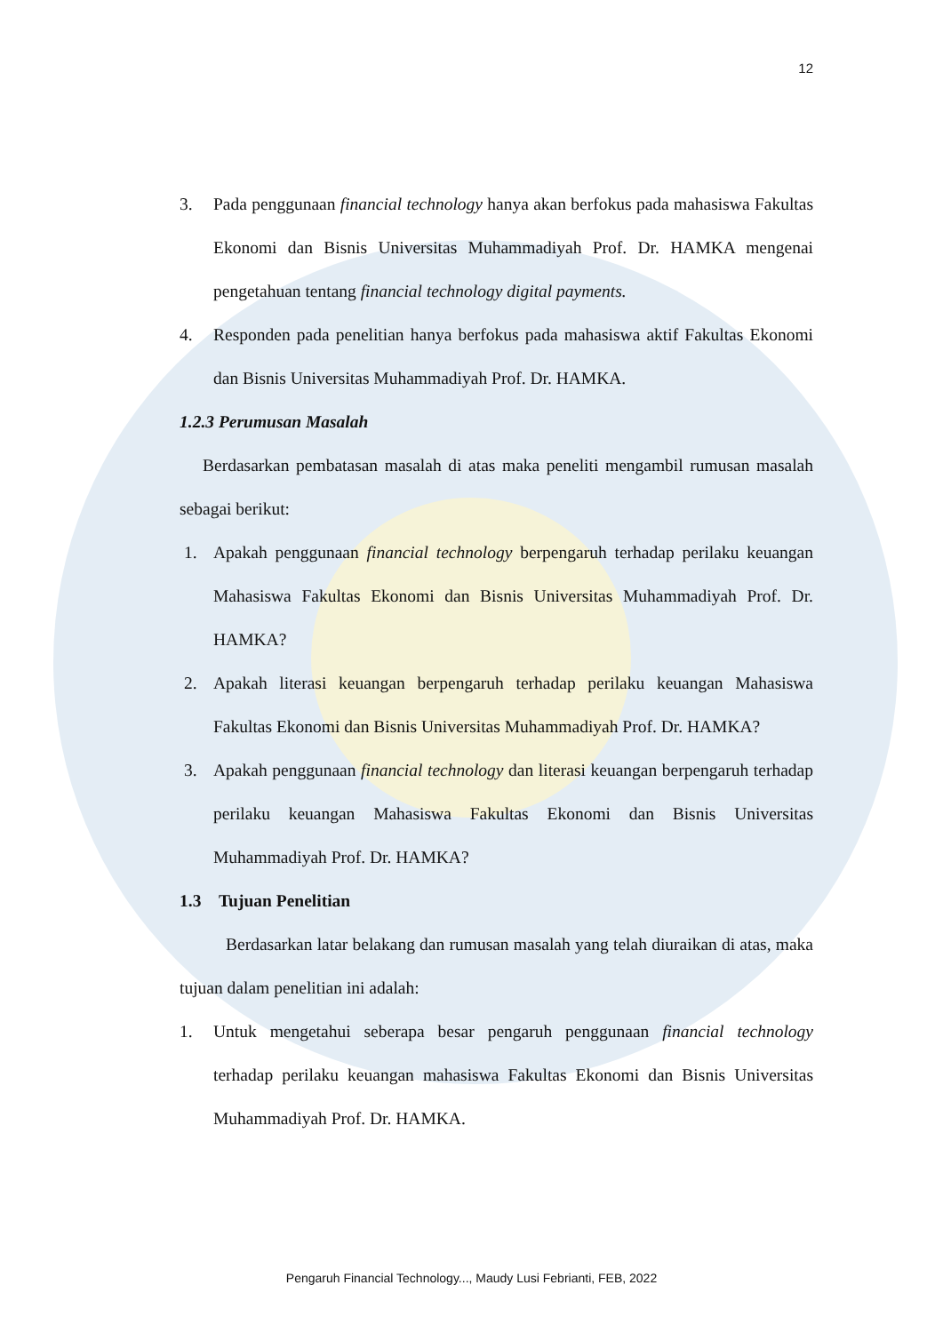12
3. Pada penggunaan financial technology hanya akan berfokus pada mahasiswa Fakultas Ekonomi dan Bisnis Universitas Muhammadiyah Prof. Dr. HAMKA mengenai pengetahuan tentang financial technology digital payments.
4. Responden pada penelitian hanya berfokus pada mahasiswa aktif Fakultas Ekonomi dan Bisnis Universitas Muhammadiyah Prof. Dr. HAMKA.
1.2.3 Perumusan Masalah
Berdasarkan pembatasan masalah di atas maka peneliti mengambil rumusan masalah sebagai berikut:
1. Apakah penggunaan financial technology berpengaruh terhadap perilaku keuangan Mahasiswa Fakultas Ekonomi dan Bisnis Universitas Muhammadiyah Prof. Dr. HAMKA?
2. Apakah literasi keuangan berpengaruh terhadap perilaku keuangan Mahasiswa Fakultas Ekonomi dan Bisnis Universitas Muhammadiyah Prof. Dr. HAMKA?
3. Apakah penggunaan financial technology dan literasi keuangan berpengaruh terhadap perilaku keuangan Mahasiswa Fakultas Ekonomi dan Bisnis Universitas Muhammadiyah Prof. Dr. HAMKA?
1.3 Tujuan Penelitian
Berdasarkan latar belakang dan rumusan masalah yang telah diuraikan di atas, maka tujuan dalam penelitian ini adalah:
1. Untuk mengetahui seberapa besar pengaruh penggunaan financial technology terhadap perilaku keuangan mahasiswa Fakultas Ekonomi dan Bisnis Universitas Muhammadiyah Prof. Dr. HAMKA.
Pengaruh Financial Technology..., Maudy Lusi Febrianti, FEB, 2022